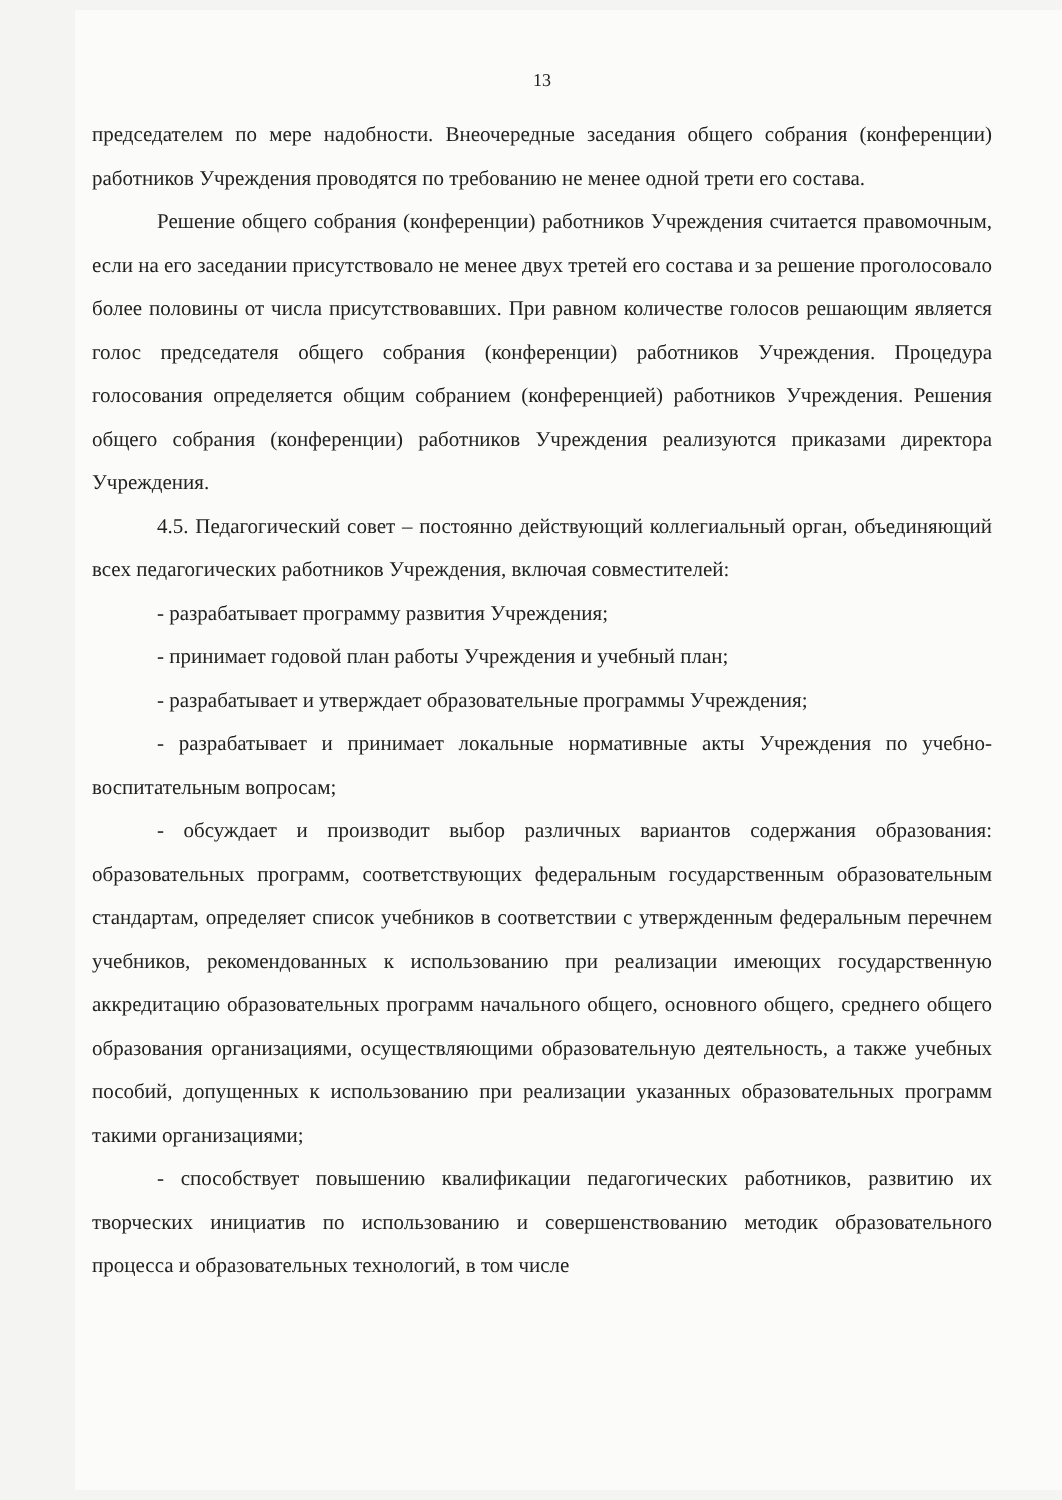13
председателем по мере надобности. Внеочередные заседания общего собрания (конференции) работников Учреждения проводятся по требованию не менее одной трети его состава.
Решение общего собрания (конференции) работников Учреждения считается правомочным, если на его заседании присутствовало не менее двух третей его состава и за решение проголосовало более половины от числа присутствовавших. При равном количестве голосов решающим является голос председателя общего собрания (конференции) работников Учреждения. Процедура голосования определяется общим собранием (конференцией) работников Учреждения. Решения общего собрания (конференции) работников Учреждения реализуются приказами директора Учреждения.
4.5. Педагогический совет – постоянно действующий коллегиальный орган, объединяющий всех педагогических работников Учреждения, включая совместителей:
- разрабатывает программу развития Учреждения;
- принимает годовой план работы Учреждения и учебный план;
- разрабатывает и утверждает образовательные программы Учреждения;
- разрабатывает и принимает локальные нормативные акты Учреждения по учебно-воспитательным вопросам;
- обсуждает и производит выбор различных вариантов содержания образования: образовательных программ, соответствующих федеральным государственным образовательным стандартам, определяет список учебников в соответствии с утвержденным федеральным перечнем учебников, рекомендованных к использованию при реализации имеющих государственную аккредитацию образовательных программ начального общего, основного общего, среднего общего образования организациями, осуществляющими образовательную деятельность, а также учебных пособий, допущенных к использованию при реализации указанных образовательных программ такими организациями;
- способствует повышению квалификации педагогических работников, развитию их творческих инициатив по использованию и совершенствованию методик образовательного процесса и образовательных технологий, в том числе